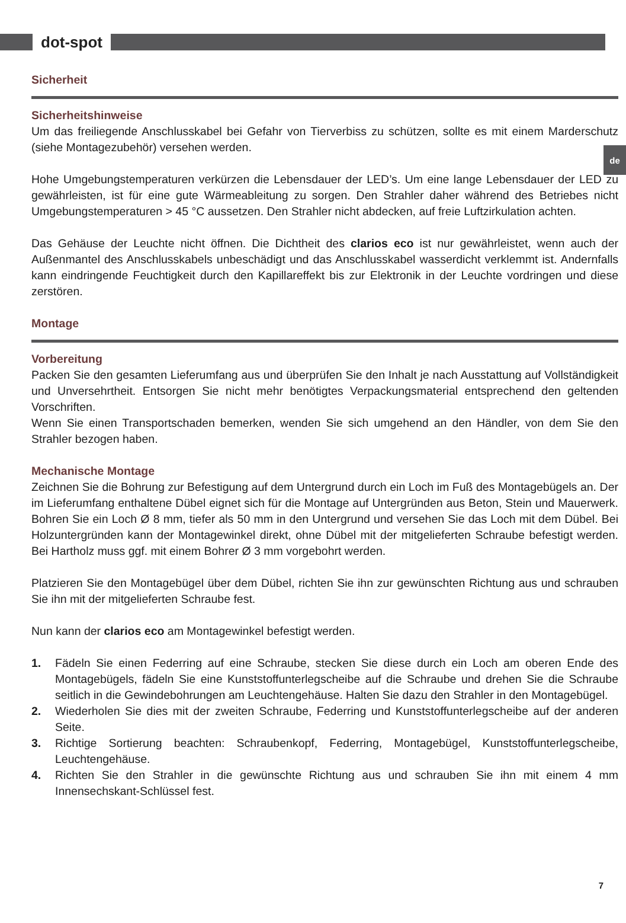dot-spot
de
Sicherheit
Sicherheitshinweise
Um das freiliegende Anschlusskabel bei Gefahr von Tierverbiss zu schützen, sollte es mit einem Marderschutz (siehe Montagezubehör) versehen werden.
Hohe Umgebungstemperaturen verkürzen die Lebensdauer der LED’s. Um eine lange Lebensdauer der LED zu gewährleisten, ist für eine gute Wärmeableitung zu sorgen. Den Strahler daher während des Betriebes nicht Umgebungstemperaturen > 45 °C aussetzen. Den Strahler nicht abdecken, auf freie Luftzirkulation achten.
Das Gehäuse der Leuchte nicht öffnen. Die Dichtheit des clarios eco ist nur gewährleistet, wenn auch der Außenmantel des Anschlusskabels unbeschädigt und das Anschlusskabel wasserdicht verklemmt ist. Andernfalls kann eindringende Feuchtigkeit durch den Kapillareffekt bis zur Elektronik in der Leuchte vordringen und diese zerstören.
Montage
Vorbereitung
Packen Sie den gesamten Lieferumfang aus und überprüfen Sie den Inhalt je nach Ausstattung auf Vollständigkeit und Unversehrtheit. Entsorgen Sie nicht mehr benötigtes Verpackungsmaterial entsprechend den geltenden Vorschriften.
Wenn Sie einen Transportschaden bemerken, wenden Sie sich umgehend an den Händler, von dem Sie den Strahler bezogen haben.
Mechanische Montage
Zeichnen Sie die Bohrung zur Befestigung auf dem Untergrund durch ein Loch im Fuß des Montagebügels an. Der im Lieferumfang enthaltene Dübel eignet sich für die Montage auf Untergründen aus Beton, Stein und Mauerwerk. Bohren Sie ein Loch Ø 8 mm, tiefer als 50 mm in den Untergrund und versehen Sie das Loch mit dem Dübel. Bei Holzuntergründen kann der Montagewinkel direkt, ohne Dübel mit der mitgelieferten Schraube befestigt werden. Bei Hartholz muss ggf. mit einem Bohrer Ø 3 mm vorgebohrt werden.
Platzieren Sie den Montagebügel über dem Dübel, richten Sie ihn zur gewünschten Richtung aus und schrauben Sie ihn mit der mitgelieferten Schraube fest.
Nun kann der clarios eco am Montagewinkel befestigt werden.
1. Fädeln Sie einen Federring auf eine Schraube, stecken Sie diese durch ein Loch am oberen Ende des Montagebügels, fädeln Sie eine Kunststoffunterlegscheibe auf die Schraube und drehen Sie die Schraube seitlich in die Gewindebohrungen am Leuchtengehäuse. Halten Sie dazu den Strahler in den Montagebügel.
2. Wiederholen Sie dies mit der zweiten Schraube, Federring und Kunststoffunterlegscheibe auf der anderen Seite.
3. Richtige Sortierung beachten: Schraubenkopf, Federring, Montagebügel, Kunststoffunterlegscheibe, Leuchtengehäuse.
4. Richten Sie den Strahler in die gewünschte Richtung aus und schrauben Sie ihn mit einem 4 mm Innensechskant-Schlüssel fest.
7